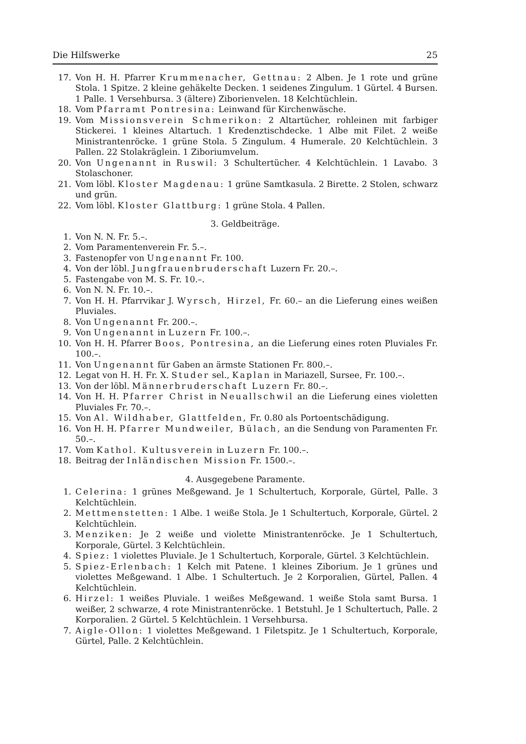Die Hilfswerke 25
17. Von H. H. Pfarrer Krummenacher, Gettnau: 2 Alben. Je 1 rote und grüne Stola. 1 Spitze. 2 kleine gehäkelte Decken. 1 seidenes Zingulum. 1 Gürtel. 4 Bursen. 1 Palle. 1 Versehbursa. 3 (ältere) Ziborienvelen. 18 Kelchtüchlein.
18. Vom Pfarramt Pontresina: Leinwand für Kirchenwäsche.
19. Vom Missionsverein Schmerikon: 2 Altartücher, rohleinen mit farbiger Stickerei. 1 kleines Altartuch. 1 Kredenztischdecke. 1 Albe mit Filet. 2 weiße Ministrantenröcke. 1 grüne Stola. 5 Zingulum. 4 Humerale. 20 Kelchtüchlein. 3 Pallen. 22 Stolakräglein. 1 Ziboriumvelum.
20. Von Ungenannt in Ruswil: 3 Schultertücher. 4 Kelchtüchlein. 1 Lavabo. 3 Stolaschoner.
21. Vom löbl. Kloster Magdenau: 1 grüne Samtkasula. 2 Birette. 2 Stolen, schwarz und grün.
22. Vom löbl. Kloster Glattburg: 1 grüne Stola. 4 Pallen.
3. Geldbeiträge.
1. Von N. N. Fr. 5.–.
2. Vom Paramentenverein Fr. 5.–.
3. Fastenopfer von Ungenannt Fr. 100.
4. Von der löbl. Jungfrauenbruderschaft Luzern Fr. 20.–.
5. Fastengabe von M. S. Fr. 10.–.
6. Von N. N. Fr. 10.–.
7. Von H. H. Pfarrvikar J. Wyrsch, Hirzel, Fr. 60.– an die Lieferung eines weißen Pluviales.
8. Von Ungenannt Fr. 200.–.
9. Von Ungenannt in Luzern Fr. 100.–.
10. Von H. H. Pfarrer Boos, Pontresina, an die Lieferung eines roten Pluviales Fr. 100.–.
11. Von Ungenannt für Gaben an ärmste Stationen Fr. 800.–.
12. Legat von H. H. Fr. X. Studer sel., Kaplan in Mariazell, Sursee, Fr. 100.–.
13. Von der löbl. Männerbruderschaft Luzern Fr. 80.–.
14. Von H. H. Pfarrer Christ in Neuallschwil an die Lieferung eines violetten Pluviales Fr. 70.–.
15. Von Al. Wildhaber, Glattfelden, Fr. 0.80 als Portoentschädigung.
16. Von H. H. Pfarrer Mundweiler, Bülach, an die Sendung von Paramenten Fr. 50.–.
17. Vom Kathol. Kultusverein in Luzern Fr. 100.–.
18. Beitrag der Inländischen Mission Fr. 1500.–.
4. Ausgegebene Paramente.
1. Celerina: 1 grünes Meßgewand. Je 1 Schultertuch, Korporale, Gürtel, Palle. 3 Kelchtüchlein.
2. Mettmenstetten: 1 Albe. 1 weiße Stola. Je 1 Schultertuch, Korporale, Gürtel. 2 Kelchtüchlein.
3. Menziken: Je 2 weiße und violette Ministrantenröcke. Je 1 Schultertuch, Korporale, Gürtel. 3 Kelchtüchlein.
4. Spiez: 1 violettes Pluviale. Je 1 Schultertuch, Korporale, Gürtel. 3 Kelchtüchlein.
5. Spiez-Erlenbach: 1 Kelch mit Patene. 1 kleines Ziborium. Je 1 grünes und violettes Meßgewand. 1 Albe. 1 Schultertuch. Je 2 Korporalien, Gürtel, Pallen. 4 Kelchtüchlein.
6. Hirzel: 1 weißes Pluviale. 1 weißes Meßgewand. 1 weiße Stola samt Bursa. 1 weißer, 2 schwarze, 4 rote Ministrantenröcke. 1 Betstuhl. Je 1 Schultertuch, Palle. 2 Korporalien. 2 Gürtel. 5 Kelchtüchlein. 1 Versehbursa.
7. Aigle-Ollon: 1 violettes Meßgewand. 1 Filetspitz. Je 1 Schultertuch, Korporale, Gürtel, Palle. 2 Kelchtüchlein.